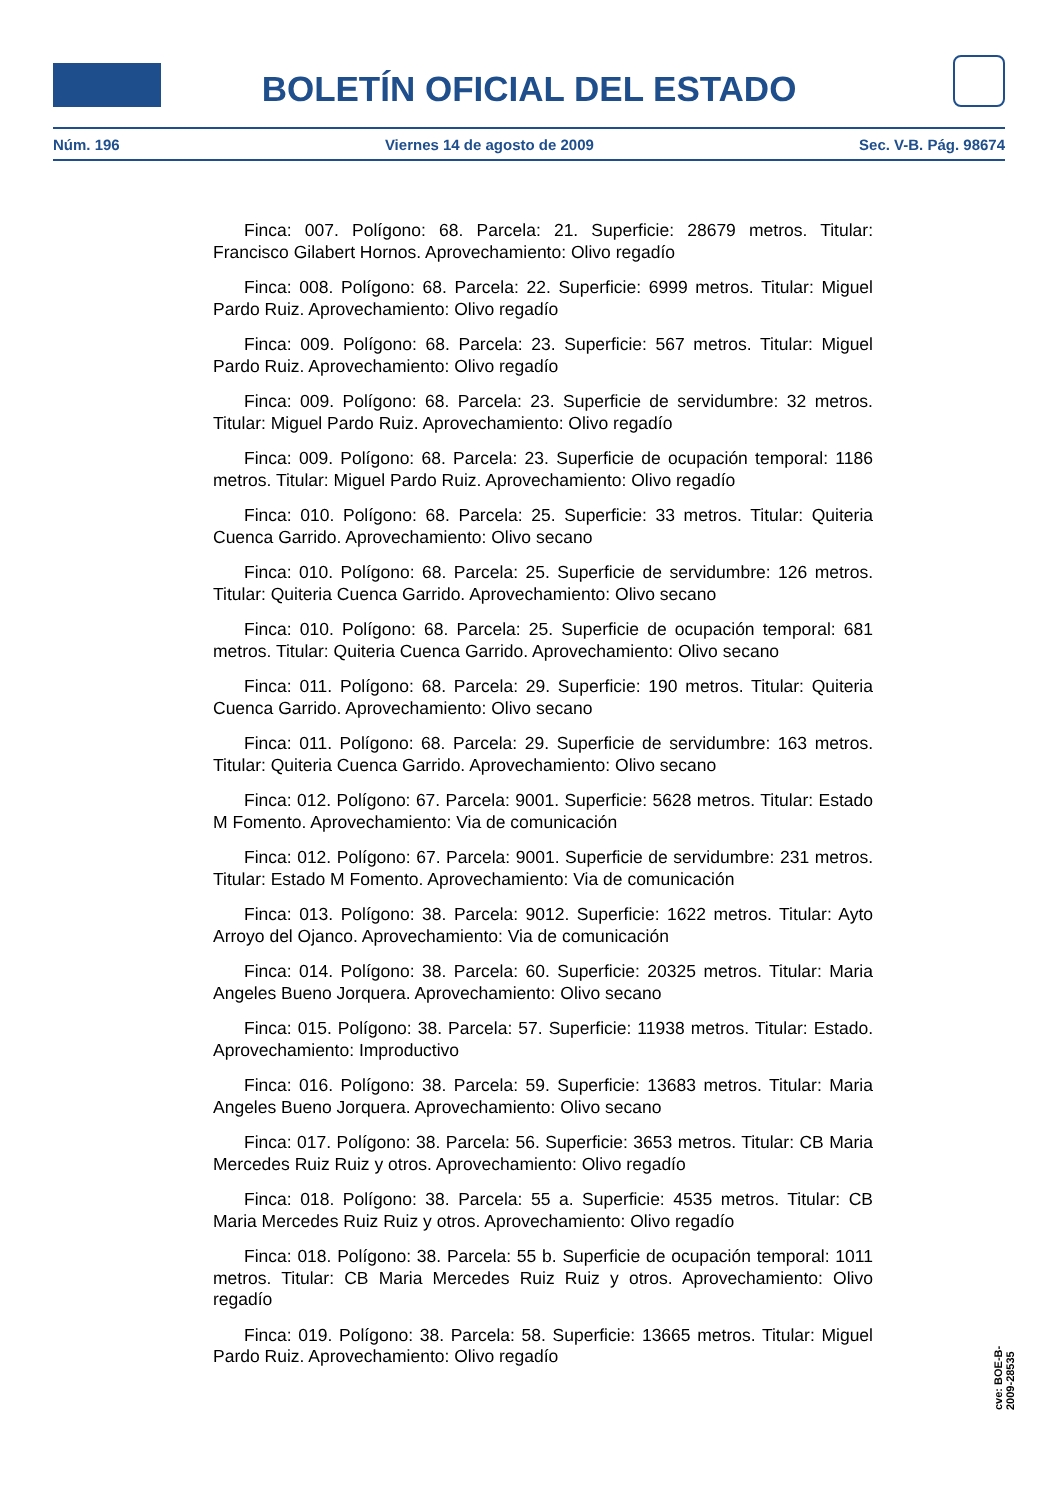BOLETÍN OFICIAL DEL ESTADO
Núm. 196 Viernes 14 de agosto de 2009 Sec. V-B. Pág. 98674
Finca: 007. Polígono: 68. Parcela: 21. Superficie: 28679 metros. Titular: Francisco Gilabert Hornos. Aprovechamiento: Olivo regadío
Finca: 008. Polígono: 68. Parcela: 22. Superficie: 6999 metros. Titular: Miguel Pardo Ruiz. Aprovechamiento: Olivo regadío
Finca: 009. Polígono: 68. Parcela: 23. Superficie: 567 metros. Titular: Miguel Pardo Ruiz. Aprovechamiento: Olivo regadío
Finca: 009. Polígono: 68. Parcela: 23. Superficie de servidumbre: 32 metros. Titular: Miguel Pardo Ruiz. Aprovechamiento: Olivo regadío
Finca: 009. Polígono: 68. Parcela: 23. Superficie de ocupación temporal: 1186 metros. Titular: Miguel Pardo Ruiz. Aprovechamiento: Olivo regadío
Finca: 010. Polígono: 68. Parcela: 25. Superficie: 33 metros. Titular: Quiteria Cuenca Garrido. Aprovechamiento: Olivo secano
Finca: 010. Polígono: 68. Parcela: 25. Superficie de servidumbre: 126 metros. Titular: Quiteria Cuenca Garrido. Aprovechamiento: Olivo secano
Finca: 010. Polígono: 68. Parcela: 25. Superficie de ocupación temporal: 681 metros. Titular: Quiteria Cuenca Garrido. Aprovechamiento: Olivo secano
Finca: 011. Polígono: 68. Parcela: 29. Superficie: 190 metros. Titular: Quiteria Cuenca Garrido. Aprovechamiento: Olivo secano
Finca: 011. Polígono: 68. Parcela: 29. Superficie de servidumbre: 163 metros. Titular: Quiteria Cuenca Garrido. Aprovechamiento: Olivo secano
Finca: 012. Polígono: 67. Parcela: 9001. Superficie: 5628 metros. Titular: Estado M Fomento. Aprovechamiento: Via de comunicación
Finca: 012. Polígono: 67. Parcela: 9001. Superficie de servidumbre: 231 metros. Titular: Estado M Fomento. Aprovechamiento: Via de comunicación
Finca: 013. Polígono: 38. Parcela: 9012. Superficie: 1622 metros. Titular: Ayto Arroyo del Ojanco. Aprovechamiento: Via de comunicación
Finca: 014. Polígono: 38. Parcela: 60. Superficie: 20325 metros. Titular: Maria Angeles Bueno Jorquera. Aprovechamiento: Olivo secano
Finca: 015. Polígono: 38. Parcela: 57. Superficie: 11938 metros. Titular: Estado. Aprovechamiento: Improductivo
Finca: 016. Polígono: 38. Parcela: 59. Superficie: 13683 metros. Titular: Maria Angeles Bueno Jorquera. Aprovechamiento: Olivo secano
Finca: 017. Polígono: 38. Parcela: 56. Superficie: 3653 metros. Titular: CB Maria Mercedes Ruiz Ruiz y otros. Aprovechamiento: Olivo regadío
Finca: 018. Polígono: 38. Parcela: 55 a. Superficie: 4535 metros. Titular: CB Maria Mercedes Ruiz Ruiz y otros. Aprovechamiento: Olivo regadío
Finca: 018. Polígono: 38. Parcela: 55 b. Superficie de ocupación temporal: 1011 metros. Titular: CB Maria Mercedes Ruiz Ruiz y otros. Aprovechamiento: Olivo regadío
Finca: 019. Polígono: 38. Parcela: 58. Superficie: 13665 metros. Titular: Miguel Pardo Ruiz. Aprovechamiento: Olivo regadío
cve: BOE-B-2009-28535